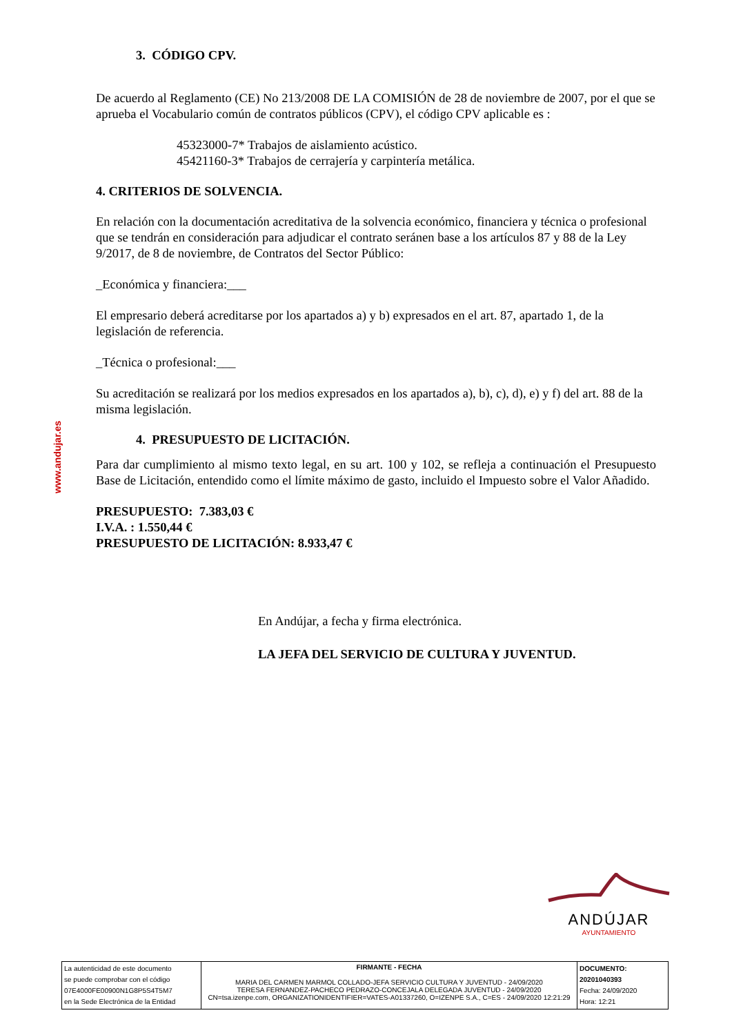www.andujar.es
3. CÓDIGO CPV.
De acuerdo al Reglamento (CE) No 213/2008 DE LA COMISIÓN de 28 de noviembre de 2007, por el que se aprueba el Vocabulario común de contratos públicos (CPV), el código CPV aplicable es :
45323000-7* Trabajos de aislamiento acústico.
45421160-3* Trabajos de cerrajería y carpintería metálica.
4. CRITERIOS DE SOLVENCIA.
En relación con la documentación acreditativa de la solvencia económico, financiera y técnica o profesional que se tendrán en consideración para adjudicar el contrato seránen base a los artículos 87 y 88 de la Ley 9/2017, de 8 de noviembre, de Contratos del Sector Público:
_Económica y financiera:___
El empresario deberá acreditarse por los apartados a) y b) expresados en el art. 87, apartado 1, de la legislación de referencia.
_Técnica o profesional:___
Su acreditación se realizará por los medios expresados en los apartados a), b), c), d), e) y f) del art. 88 de la misma legislación.
4. PRESUPUESTO DE LICITACIÓN.
Para dar cumplimiento al mismo texto legal, en su art. 100 y 102, se refleja a continuación el Presupuesto Base de Licitación, entendido como el límite máximo de gasto, incluido el Impuesto sobre el Valor Añadido.
PRESUPUESTO: 7.383,03 €
I.V.A. : 1.550,44 €
PRESUPUESTO DE LICITACIÓN: 8.933,47 €
En Andújar, a fecha y firma electrónica.
LA JEFA DEL SERVICIO DE CULTURA Y JUVENTUD.
ANDÚJAR
AYUNTAMIENTO
| La autenticidad de este documento se puede comprobar con el código 07E4000FE00900N1G8P5S4T5M7 en la Sede Electrónica de la Entidad | FIRMANTE - FECHA MARIA DEL CARMEN MARMOL COLLADO-JEFA SERVICIO CULTURA Y JUVENTUD - 24/09/2020 TERESA FERNANDEZ-PACHECO PEDRAZO-CONCEJALA DELEGADA JUVENTUD - 24/09/2020 CN=tsa.izenpe.com, ORGANIZATIONIDENTIFIER=VATES-A01337260, O=IZENPE S.A., C=ES - 24/09/2020 12:21:29 | DOCUMENTO: 20201040393 Fecha: 24/09/2020 Hora: 12:21 |